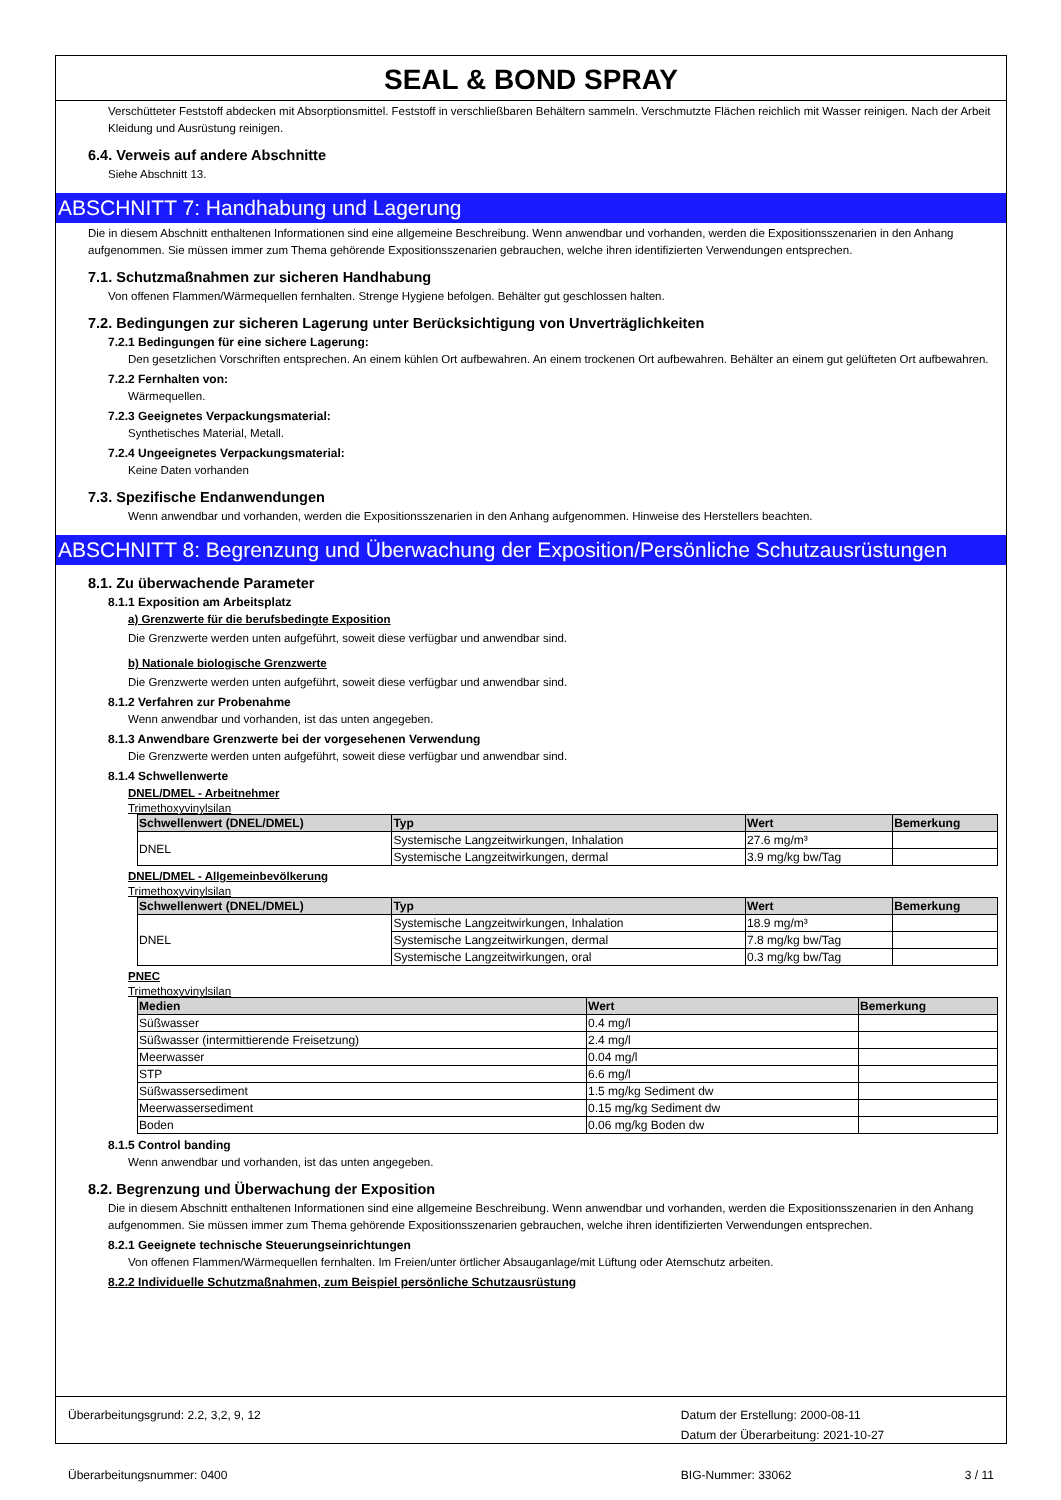SEAL & BOND SPRAY
Verschütteter Feststoff abdecken mit Absorptionsmittel. Feststoff in verschließbaren Behältern sammeln. Verschmutzte Flächen reichlich mit Wasser reinigen. Nach der Arbeit Kleidung und Ausrüstung reinigen.
6.4. Verweis auf andere Abschnitte
Siehe Abschnitt 13.
ABSCHNITT 7: Handhabung und Lagerung
Die in diesem Abschnitt enthaltenen Informationen sind eine allgemeine Beschreibung. Wenn anwendbar und vorhanden, werden die Expositionsszenarien in den Anhang aufgenommen. Sie müssen immer zum Thema gehörende Expositionsszenarien gebrauchen, welche ihren identifizierten Verwendungen entsprechen.
7.1. Schutzmaßnahmen zur sicheren Handhabung
Von offenen Flammen/Wärmequellen fernhalten. Strenge Hygiene befolgen. Behälter gut geschlossen halten.
7.2. Bedingungen zur sicheren Lagerung unter Berücksichtigung von Unverträglichkeiten
7.2.1 Bedingungen für eine sichere Lagerung:
Den gesetzlichen Vorschriften entsprechen. An einem kühlen Ort aufbewahren. An einem trockenen Ort aufbewahren. Behälter an einem gut gelüfteten Ort aufbewahren.
7.2.2 Fernhalten von:
Wärmequellen.
7.2.3 Geeignetes Verpackungsmaterial:
Synthetisches Material, Metall.
7.2.4 Ungeeignetes Verpackungsmaterial:
Keine Daten vorhanden
7.3. Spezifische Endanwendungen
Wenn anwendbar und vorhanden, werden die Expositionsszenarien in den Anhang aufgenommen. Hinweise des Herstellers beachten.
ABSCHNITT 8: Begrenzung und Überwachung der Exposition/Persönliche Schutzausrüstungen
8.1. Zu überwachende Parameter
8.1.1 Exposition am Arbeitsplatz
a) Grenzwerte für die berufsbedingte Exposition
Die Grenzwerte werden unten aufgeführt, soweit diese verfügbar und anwendbar sind.
b) Nationale biologische Grenzwerte
Die Grenzwerte werden unten aufgeführt, soweit diese verfügbar und anwendbar sind.
8.1.2 Verfahren zur Probenahme
Wenn anwendbar und vorhanden, ist das unten angegeben.
8.1.3 Anwendbare Grenzwerte bei der vorgesehenen Verwendung
Die Grenzwerte werden unten aufgeführt, soweit diese verfügbar und anwendbar sind.
8.1.4 Schwellenwerte
DNEL/DMEL - Arbeitnehmer
Trimethoxyvinylsilan
| Schwellenwert (DNEL/DMEL) | Typ | Wert | Bemerkung |
| --- | --- | --- | --- |
| DNEL | Systemische Langzeitwirkungen, Inhalation | 27.6 mg/m³ | |
| | Systemische Langzeitwirkungen, dermal | 3.9 mg/kg bw/Tag | |
DNEL/DMEL - Allgemeinbevölkerung
Trimethoxyvinylsilan
| Schwellenwert (DNEL/DMEL) | Typ | Wert | Bemerkung |
| --- | --- | --- | --- |
| DNEL | Systemische Langzeitwirkungen, Inhalation | 18.9 mg/m³ | |
| | Systemische Langzeitwirkungen, dermal | 7.8 mg/kg bw/Tag | |
| | Systemische Langzeitwirkungen, oral | 0.3 mg/kg bw/Tag | |
PNEC
Trimethoxyvinylsilan
| Medien | Wert | Bemerkung |
| --- | --- | --- |
| Süßwasser | 0.4 mg/l | |
| Süßwasser (intermittierende Freisetzung) | 2.4 mg/l | |
| Meerwasser | 0.04 mg/l | |
| STP | 6.6 mg/l | |
| Süßwassersediment | 1.5 mg/kg Sediment dw | |
| Meerwassersediment | 0.15 mg/kg Sediment dw | |
| Boden | 0.06 mg/kg Boden dw | |
8.1.5 Control banding
Wenn anwendbar und vorhanden, ist das unten angegeben.
8.2. Begrenzung und Überwachung der Exposition
Die in diesem Abschnitt enthaltenen Informationen sind eine allgemeine Beschreibung. Wenn anwendbar und vorhanden, werden die Expositionsszenarien in den Anhang aufgenommen. Sie müssen immer zum Thema gehörende Expositionsszenarien gebrauchen, welche ihren identifizierten Verwendungen entsprechen.
8.2.1 Geeignete technische Steuerungseinrichtungen
Von offenen Flammen/Wärmequellen fernhalten. Im Freien/unter örtlicher Absauganlage/mit Lüftung oder Atemschutz arbeiten.
8.2.2 Individuelle Schutzmaßnahmen, zum Beispiel persönliche Schutzausrüstung
Überarbeitungsgrund: 2.2, 3,2, 9, 12
Überarbeitungsnummer: 0400
Datum der Erstellung: 2000-08-11
Datum der Überarbeitung: 2021-10-27
BIG-Nummer: 33062 3 / 11